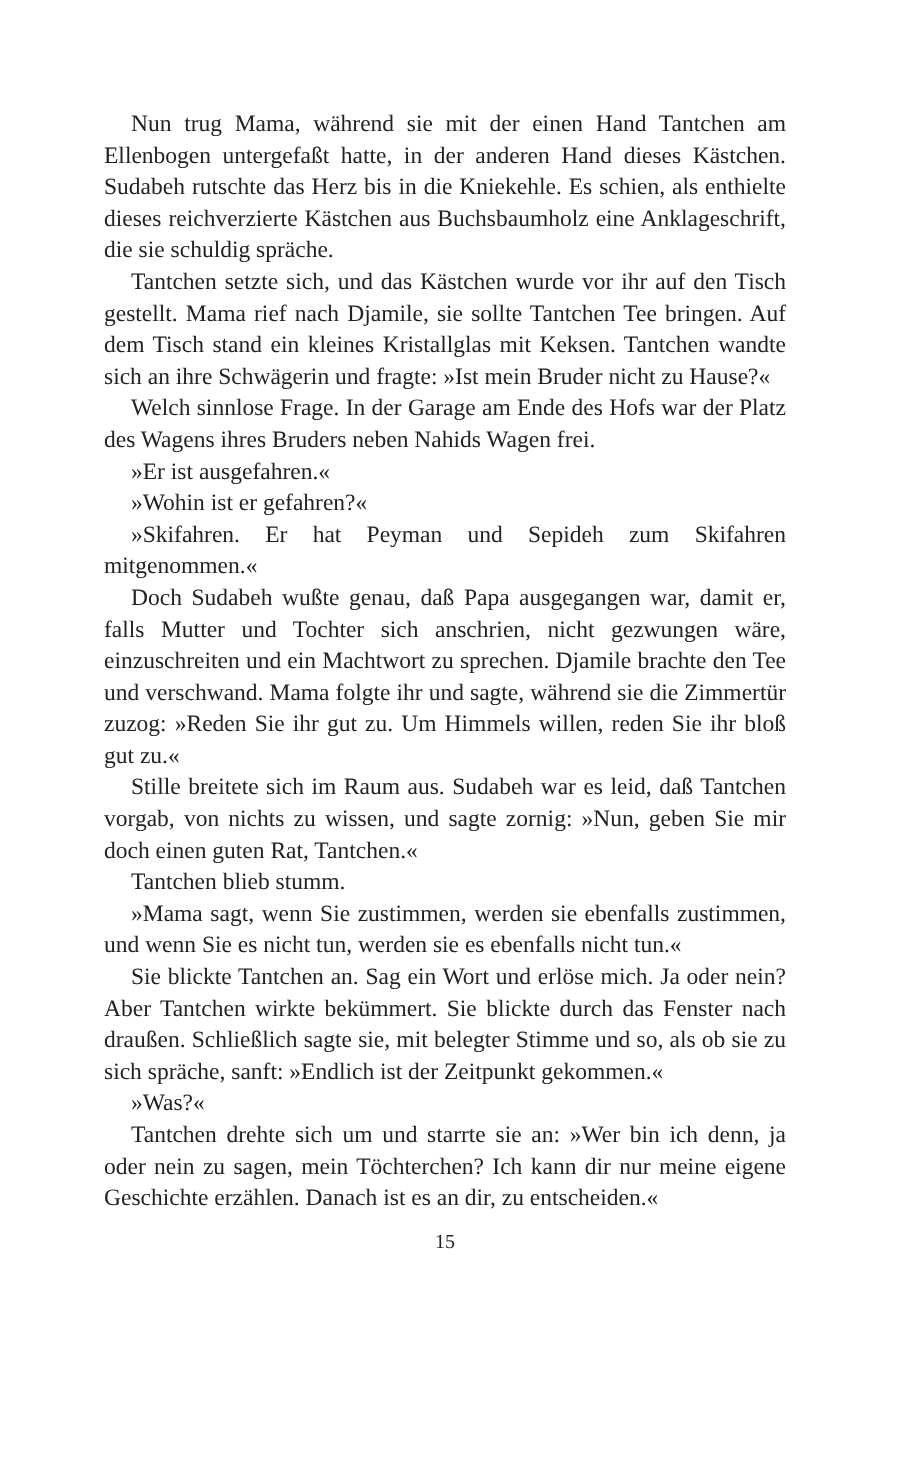Nun trug Mama, während sie mit der einen Hand Tantchen am Ellenbogen untergefaßt hatte, in der anderen Hand dieses Kästchen. Sudabeh rutschte das Herz bis in die Kniekehle. Es schien, als enthielte dieses reichverzierte Kästchen aus Buchsbaumholz eine Anklageschrift, die sie schuldig spräche.
Tantchen setzte sich, und das Kästchen wurde vor ihr auf den Tisch gestellt. Mama rief nach Djamile, sie sollte Tantchen Tee bringen. Auf dem Tisch stand ein kleines Kristallglas mit Keksen. Tantchen wandte sich an ihre Schwägerin und fragte: »Ist mein Bruder nicht zu Hause?«
Welch sinnlose Frage. In der Garage am Ende des Hofs war der Platz des Wagens ihres Bruders neben Nahids Wagen frei.
»Er ist ausgefahren.«
»Wohin ist er gefahren?«
»Skifahren. Er hat Peyman und Sepideh zum Skifahren mitgenommen.«
Doch Sudabeh wußte genau, daß Papa ausgegangen war, damit er, falls Mutter und Tochter sich anschrien, nicht gezwungen wäre, einzuschreiten und ein Machtwort zu sprechen. Djamile brachte den Tee und verschwand. Mama folgte ihr und sagte, während sie die Zimmertür zuzog: »Reden Sie ihr gut zu. Um Himmels willen, reden Sie ihr bloß gut zu.«
Stille breitete sich im Raum aus. Sudabeh war es leid, daß Tantchen vorgab, von nichts zu wissen, und sagte zornig: »Nun, geben Sie mir doch einen guten Rat, Tantchen.«
Tantchen blieb stumm.
»Mama sagt, wenn Sie zustimmen, werden sie ebenfalls zustimmen, und wenn Sie es nicht tun, werden sie es ebenfalls nicht tun.«
Sie blickte Tantchen an. Sag ein Wort und erlöse mich. Ja oder nein? Aber Tantchen wirkte bekümmert. Sie blickte durch das Fenster nach draußen. Schließlich sagte sie, mit belegter Stimme und so, als ob sie zu sich spräche, sanft: »Endlich ist der Zeitpunkt gekommen.«
»Was?«
Tantchen drehte sich um und starrte sie an: »Wer bin ich denn, ja oder nein zu sagen, mein Töchterchen? Ich kann dir nur meine eigene Geschichte erzählen. Danach ist es an dir, zu entscheiden.«
15